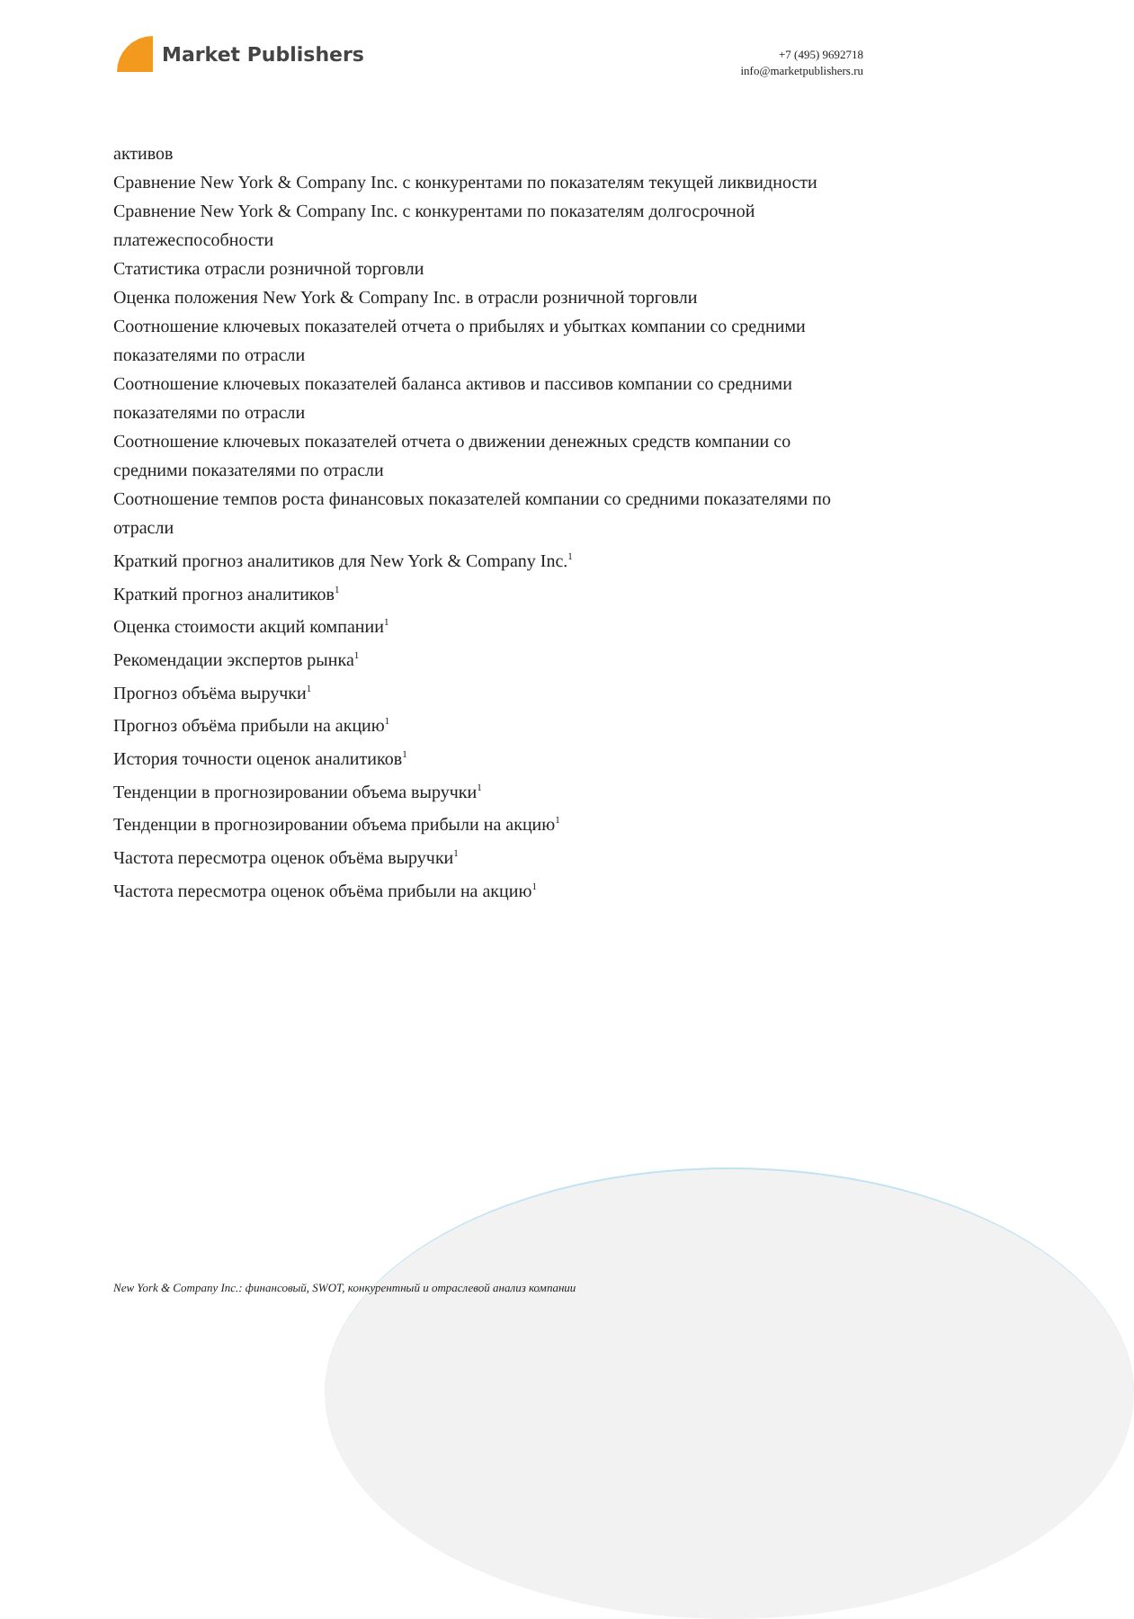Market Publishers
+7 (495) 9692718
info@marketpublishers.ru
активов
Сравнение New York & Company Inc. с конкурентами по показателям текущей ликвидности
Сравнение New York & Company Inc. с конкурентами по показателям долгосрочной платежеспособности
Статистика отрасли розничной торговли
Оценка положения New York & Company Inc. в отрасли розничной торговли
Соотношение ключевых показателей отчета о прибылях и убытках компании со средними показателями по отрасли
Соотношение ключевых показателей баланса активов и пассивов компании со средними показателями по отрасли
Соотношение ключевых показателей отчета о движении денежных средств компании со средними показателями по отрасли
Соотношение темпов роста финансовых показателей компании со средними показателями по отрасли
Краткий прогноз аналитиков для New York & Company Inc.<sup>1</sup>
Краткий прогноз аналитиков<sup>1</sup>
Оценка стоимости акций компании<sup>1</sup>
Рекомендации экспертов рынка<sup>1</sup>
Прогноз объёма выручки<sup>1</sup>
Прогноз объёма прибыли на акцию<sup>1</sup>
История точности оценок аналитиков<sup>1</sup>
Тенденции в прогнозировании объема выручки<sup>1</sup>
Тенденции в прогнозировании объема прибыли на акцию<sup>1</sup>
Частота пересмотра оценок объёма выручки<sup>1</sup>
Частота пересмотра оценок объёма прибыли на акцию<sup>1</sup>
New York & Company Inc.: финансовый, SWOT, конкурентный и отраслевой анализ компании